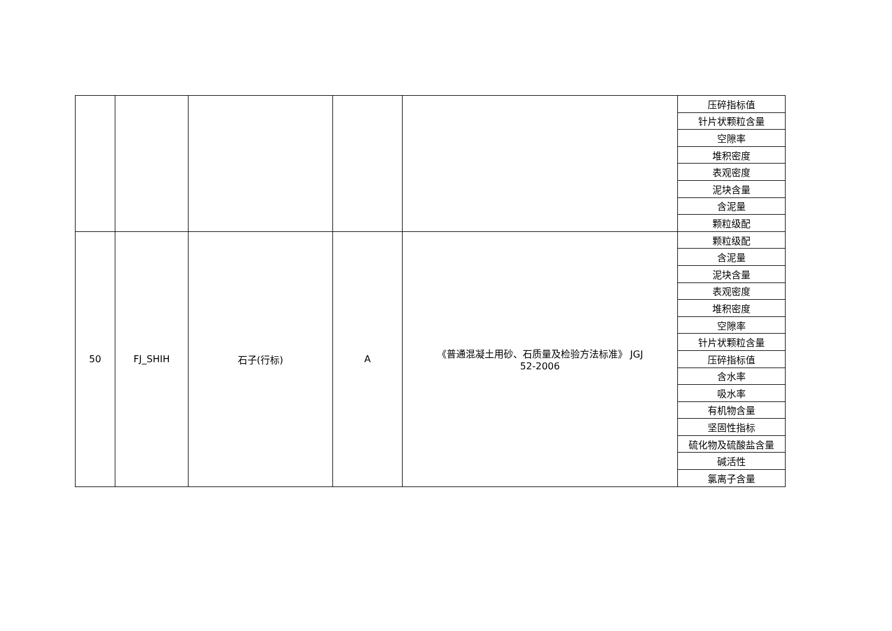| | | | | | 压碎指标值 |
| | | | | | 针片状颗粒含量 |
| | | | | | 空隙率 |
| | | | | | 堆积密度 |
| | | | | | 表观密度 |
| | | | | | 泥块含量 |
| | | | | | 含泥量 |
| | | | | | 颗粒级配 |
| 50 | FJ_SHIH | 石子(行标) | A | 《普通混凝土用砂、石质量及检验方法标准》 JGJ 52-2006 | 颗粒级配 |
| | | | | | 含泥量 |
| | | | | | 泥块含量 |
| | | | | | 表观密度 |
| | | | | | 堆积密度 |
| | | | | | 空隙率 |
| | | | | | 针片状颗粒含量 |
| | | | | | 压碎指标值 |
| | | | | | 含水率 |
| | | | | | 吸水率 |
| | | | | | 有机物含量 |
| | | | | | 坚固性指标 |
| | | | | | 硫化物及硫酸盐含量 |
| | | | | | 碱活性 |
| | | | | | 氯离子含量 |